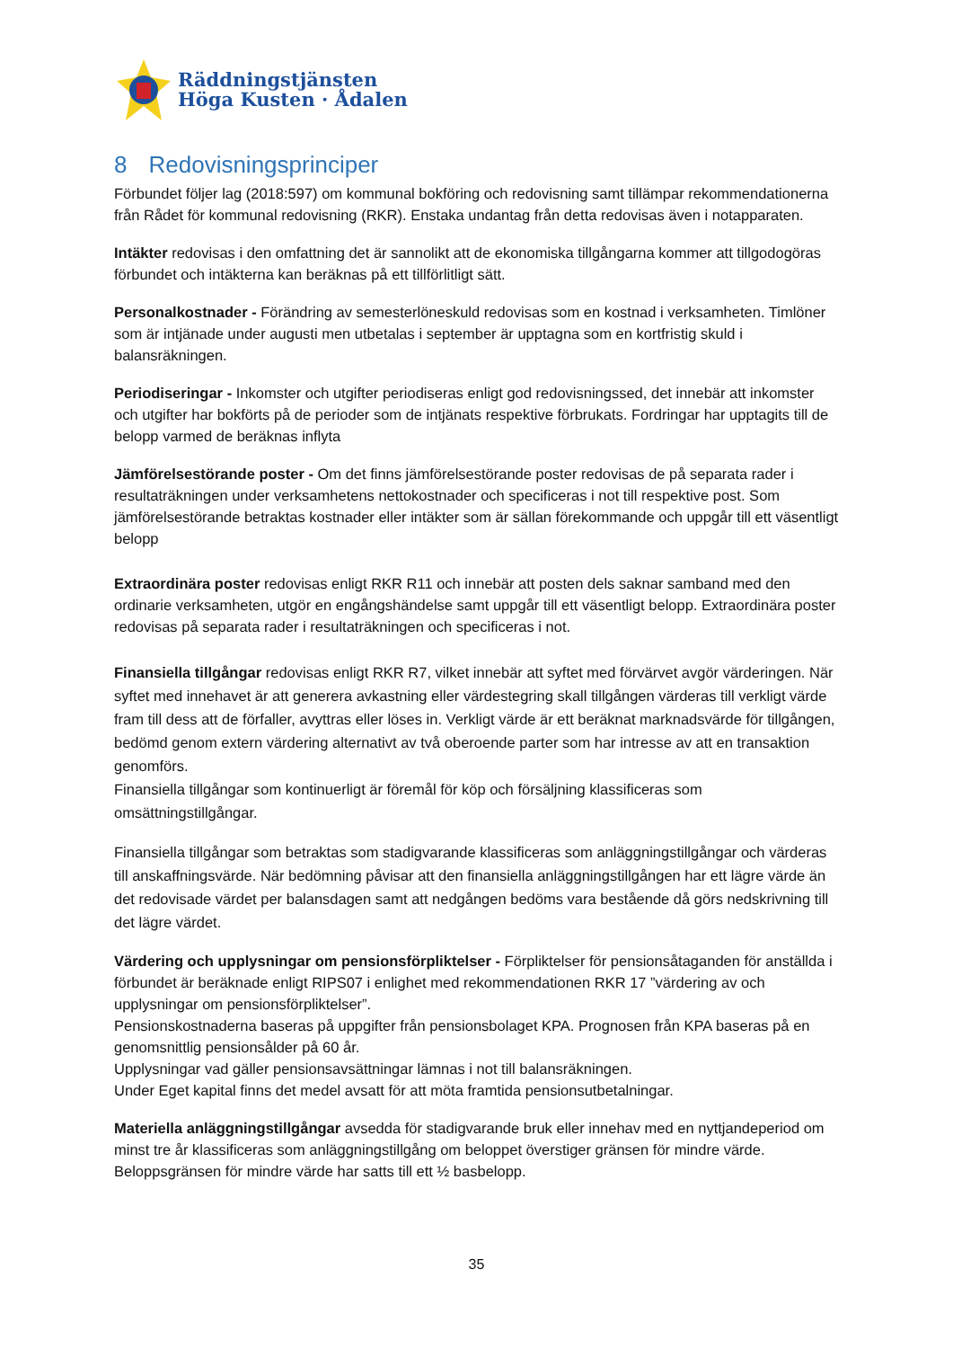Räddningstjänsten
Höga Kusten · Ådalen
8 Redovisningsprinciper
Förbundet följer lag (2018:597) om kommunal bokföring och redovisning samt tillämpar rekommendationerna från Rådet för kommunal redovisning (RKR). Enstaka undantag från detta redovisas även i notapparaten.
Intäkter redovisas i den omfattning det är sannolikt att de ekonomiska tillgångarna kommer att tillgodogöras förbundet och intäkterna kan beräknas på ett tillförlitligt sätt.
Personalkostnader - Förändring av semesterlöneskuld redovisas som en kostnad i verksamheten. Timlöner som är intjänade under augusti men utbetalas i september är upptagna som en kortfristig skuld i balansräkningen.
Periodiseringar - Inkomster och utgifter periodiseras enligt god redovisningssed, det innebär att inkomster och utgifter har bokförts på de perioder som de intjänats respektive förbrukats. Fordringar har upptagits till de belopp varmed de beräknas inflyta
Jämförelsestörande poster - Om det finns jämförelsestörande poster redovisas de på separata rader i resultaträkningen under verksamhetens nettokostnader och specificeras i not till respektive post. Som jämförelsestörande betraktas kostnader eller intäkter som är sällan förekommande och uppgår till ett väsentligt belopp
Extraordinära poster redovisas enligt RKR R11 och innebär att posten dels saknar samband med den ordinarie verksamheten, utgör en engångshändelse samt uppgår till ett väsentligt belopp. Extraordinära poster redovisas på separata rader i resultaträkningen och specificeras i not.
Finansiella tillgångar redovisas enligt RKR R7, vilket innebär att syftet med förvärvet avgör värderingen. När syftet med innehavet är att generera avkastning eller värdestegring skall tillgången värderas till verkligt värde fram till dess att de förfaller, avyttras eller löses in. Verkligt värde är ett beräknat marknadsvärde för tillgången, bedömd genom extern värdering alternativt av två oberoende parter som har intresse av att en transaktion genomförs.
Finansiella tillgångar som kontinuerligt är föremål för köp och försäljning klassificeras som omsättningstillgångar.
Finansiella tillgångar som betraktas som stadigvarande klassificeras som anläggningstillgångar och värderas till anskaffningsvärde. När bedömning påvisar att den finansiella anläggningstillgången har ett lägre värde än det redovisade värdet per balansdagen samt att nedgången bedöms vara bestående då görs nedskrivning till det lägre värdet.
Värdering och upplysningar om pensionsförpliktelser - Förpliktelser för pensionsåtaganden för anställda i förbundet är beräknade enligt RIPS07 i enlighet med rekommendationen RKR 17 ”värdering av och upplysningar om pensionsförpliktelser”.
Pensionskostnaderna baseras på uppgifter från pensionsbolaget KPA. Prognosen från KPA baseras på en genomsnittlig pensionsålder på 60 år.
Upplysningar vad gäller pensionsavsättningar lämnas i not till balansräkningen.
Under Eget kapital finns det medel avsatt för att möta framtida pensionsutbetalningar.
Materiella anläggningstillgångar avsedda för stadigvarande bruk eller innehav med en nyttjandeperiod om minst tre år klassificeras som anläggningstillgång om beloppet överstiger gränsen för mindre värde. Beloppsgränsen för mindre värde har satts till ett ½ basbelopp.
35